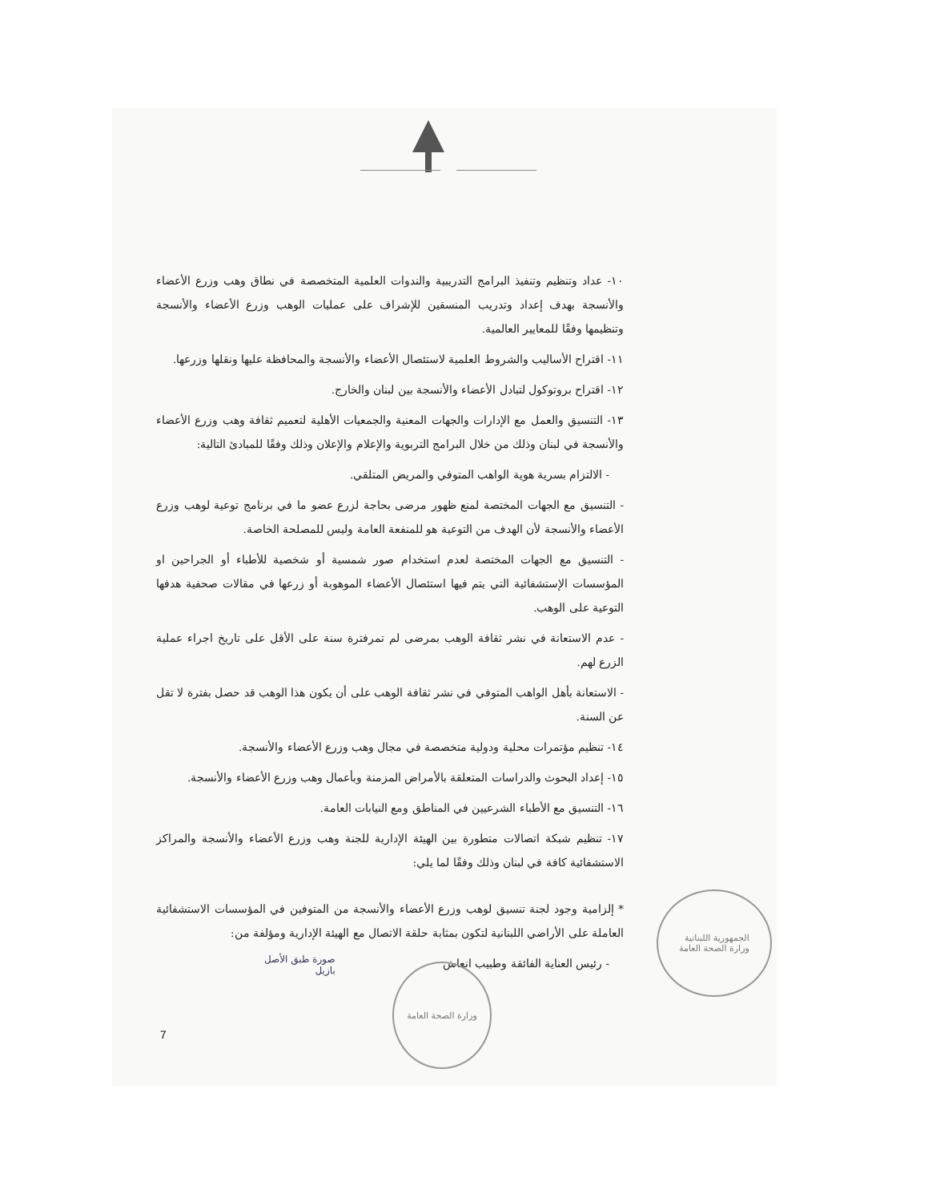١٠- عداد وتنظيم وتنفيذ البرامج التدريبية والندوات العلمية المتخصصة في نطاق وهب وزرع الأعضاء والأنسجة بهدف إعداد وتدريب المنسقين للإشراف على عمليات الوهب وزرع الأعضاء والأنسجة وتنظيمها وفقًا للمعايير العالمية.
١١- اقتراح الأساليب والشروط العلمية لاستئصال الأعضاء والأنسجة والمحافظة عليها ونقلها وزرعها.
١٢- اقتراح بروتوكول لتبادل الأعضاء والأنسجة بين لبنان والخارج.
١٣- التنسيق والعمل مع الإدارات والجهات المعنية والجمعيات الأهلية لتعميم ثقافة وهب وزرع الأعضاء والأنسجة في لبنان وذلك من خلال البرامج التربوية والإعلام والإعلان وذلك وفقًا للمبادئ التالية:
- الالتزام بسرية هوية الواهب المتوفي والمريض المتلقي.
- التنسيق مع الجهات المختصة لمنع ظهور مرضى بحاجة لزرع عضو ما في برنامج توعية لوهب وزرع الأعضاء والأنسجة لأن الهدف من التوعية هو للمنفعة العامة وليس للمصلحة الخاصة.
- التنسيق مع الجهات المختصة لعدم استخدام صور شمسية أو شخصية للأطباء أو الجراحين او المؤسسات الإستشفائية التي يتم فيها استئصال الأعضاء الموهوبة أو زرعها في مقالات صحفية هدفها التوعية على الوهب.
- عدم الاستعانة في نشر ثقافة الوهب بمرضى لم تمرفترة سنة على الأقل على تاريخ اجراء عملية الزرع لهم.
- الاستعانة بأهل الواهب المتوفي في نشر ثقافة الوهب على أن يكون هذا الوهب قد حصل بفترة لا تقل عن السنة.
١٤- تنظيم مؤتمرات محلية ودولية متخصصة في مجال وهب وزرع الأعضاء والأنسجة.
١٥- إعداد البحوث والدراسات المتعلقة بالأمراض المزمنة وبأعمال وهب وزرع الأعضاء والأنسجة.
١٦- التنسيق مع الأطباء الشرعيين في المناطق ومع النيابات العامة.
١٧- تنظيم شبكة اتصالات متطورة بين الهيئة الإدارية للجنة وهب وزرع الأعضاء والأنسجة والمراكز الاستشفائية كافة في لبنان وذلك وفقًا لما يلي:
* إلزامية وجود لجنة تنسيق لوهب وزرع الأعضاء والأنسجة من المتوفين في المؤسسات الاستشفائية العاملة على الأراضي اللبنانية لتكون بمثابة حلقة الاتصال مع الهيئة الإدارية ومؤلفة من:
- رئيس العناية الفائقة وطبيب انعاش
الجمهورية اللبنانية
وزارة الصحة العامة
وزارة الصحة العامة
صورة طبق الأصل
بازيل
7